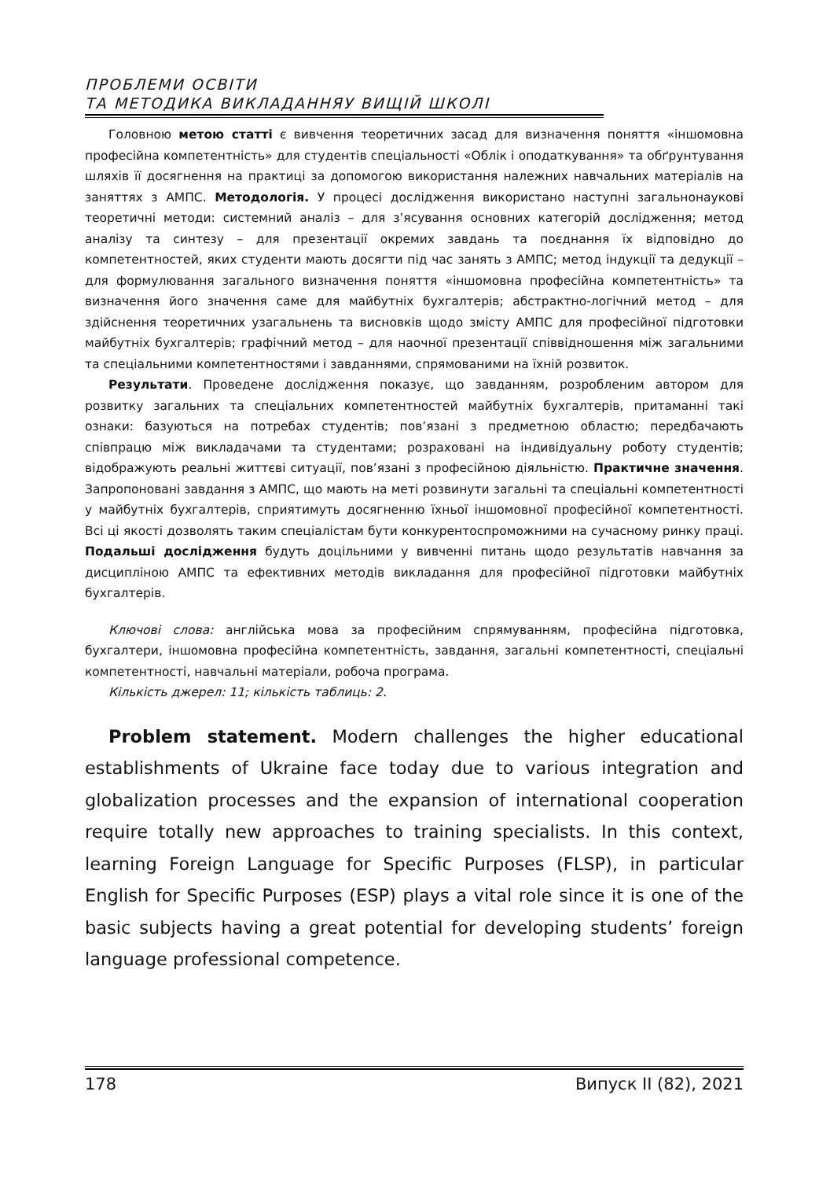ПРОБЛЕМИ ОСВІТИ
ТА МЕТОДИКА ВИКЛАДАННЯУ ВИЩІЙ ШКОЛІ
Головною метою статті є вивчення теоретичних засад для визначення поняття «іншомовна професійна компетентність» для студентів спеціальності «Облік і оподаткування» та обґрунтування шляхів її досягнення на практиці за допомогою використання належних навчальних матеріалів на заняттях з АМПС. Методологія. У процесі дослідження використано наступні загальнонаукові теоретичні методи: системний аналіз – для з’ясування основних категорій дослідження; метод аналізу та синтезу – для презентації окремих завдань та поєднання їх відповідно до компетентностей, яких студенти мають досягти під час занять з АМПС; метод індукції та дедукції – для формулювання загального визначення поняття «іншомовна професійна компетентність» та визначення його значення саме для майбутніх бухгалтерів; абстрактно-логічний метод – для здійснення теоретичних узагальнень та висновків щодо змісту АМПС для професійної підготовки майбутніх бухгалтерів; графічний метод – для наочної презентації співвідношення між загальними та спеціальними компетентностями і завданнями, спрямованими на їхній розвиток.
Результати. Проведене дослідження показує, що завданням, розробленим автором для розвитку загальних та спеціальних компетентностей майбутніх бухгалтерів, притаманні такі ознаки: базуються на потребах студентів; пов’язані з предметною областю; передбачають співпрацю між викладачами та студентами; розраховані на індивідуальну роботу студентів; відображують реальні життєві ситуації, пов’язані з професійною діяльністю. Практичне значення. Запропоновані завдання з АМПС, що мають на меті розвинути загальні та спеціальні компетентності у майбутніх бухгалтерів, сприятимуть досягненню їхньої іншомовної професійної компетентності. Всі ці якості дозволять таким спеціалістам бути конкурентоспроможними на сучасному ринку праці. Подальші дослідження будуть доцільними у вивченні питань щодо результатів навчання за дисципліною АМПС та ефективних методів викладання для професійної підготовки майбутніх бухгалтерів.
Ключові слова: англійська мова за професійним спрямуванням, професійна підготовка, бухгалтери, іншомовна професійна компетентність, завдання, загальні компетентності, спеціальні компетентності, навчальні матеріали, робоча програма.
Кількість джерел: 11; кількість таблиць: 2.
Problem statement. Modern challenges the higher educational establishments of Ukraine face today due to various integration and globalization processes and the expansion of international cooperation require totally new approaches to training specialists. In this context, learning Foreign Language for Specific Purposes (FLSP), in particular English for Specific Purposes (ESP) plays a vital role since it is one of the basic subjects having a great potential for developing students’ foreign language professional competence.
178 Випуск II (82), 2021